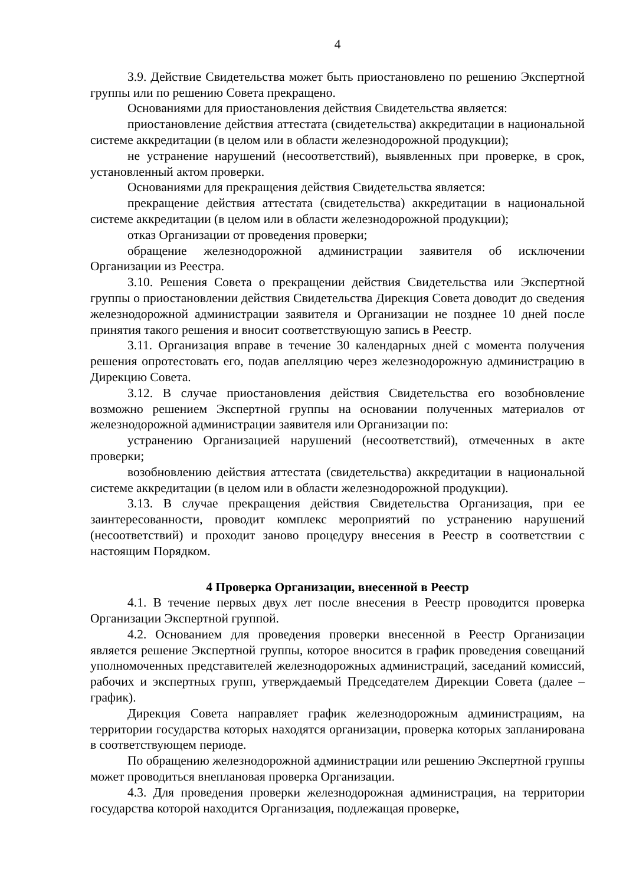4
3.9. Действие Свидетельства может быть приостановлено по решению Экспертной группы или по решению Совета прекращено.
Основаниями для приостановления действия Свидетельства является:
приостановление действия аттестата (свидетельства) аккредитации в национальной системе аккредитации (в целом или в области железнодорожной продукции);
не устранение нарушений (несоответствий), выявленных при проверке, в срок, установленный актом проверки.
Основаниями для прекращения действия Свидетельства является:
прекращение действия аттестата (свидетельства) аккредитации в национальной системе аккредитации (в целом или в области железнодорожной продукции);
отказ Организации от проведения проверки;
обращение железнодорожной администрации заявителя об исключении Организации из Реестра.
3.10. Решения Совета о прекращении действия Свидетельства или Экспертной группы о приостановлении действия Свидетельства Дирекция Совета доводит до сведения железнодорожной администрации заявителя и Организации не позднее 10 дней после принятия такого решения и вносит соответствующую запись в Реестр.
3.11. Организация вправе в течение 30 календарных дней с момента получения решения опротестовать его, подав апелляцию через железнодорожную администрацию в Дирекцию Совета.
3.12. В случае приостановления действия Свидетельства его возобновление возможно решением Экспертной группы на основании полученных материалов от железнодорожной администрации заявителя или Организации по:
устранению Организацией нарушений (несоответствий), отмеченных в акте проверки;
возобновлению действия аттестата (свидетельства) аккредитации в национальной системе аккредитации (в целом или в области железнодорожной продукции).
3.13. В случае прекращения действия Свидетельства Организация, при ее заинтересованности, проводит комплекс мероприятий по устранению нарушений (несоответствий) и проходит заново процедуру внесения в Реестр в соответствии с настоящим Порядком.
4 Проверка Организации, внесенной в Реестр
4.1. В течение первых двух лет после внесения в Реестр проводится проверка Организации Экспертной группой.
4.2. Основанием для проведения проверки внесенной в Реестр Организации является решение Экспертной группы, которое вносится в график проведения совещаний уполномоченных представителей железнодорожных администраций, заседаний комиссий, рабочих и экспертных групп, утверждаемый Председателем Дирекции Совета (далее – график).
Дирекция Совета направляет график железнодорожным администрациям, на территории государства которых находятся организации, проверка которых запланирована в соответствующем периоде.
По обращению железнодорожной администрации или решению Экспертной группы может проводиться внеплановая проверка Организации.
4.3. Для проведения проверки железнодорожная администрация, на территории государства которой находится Организация, подлежащая проверке,